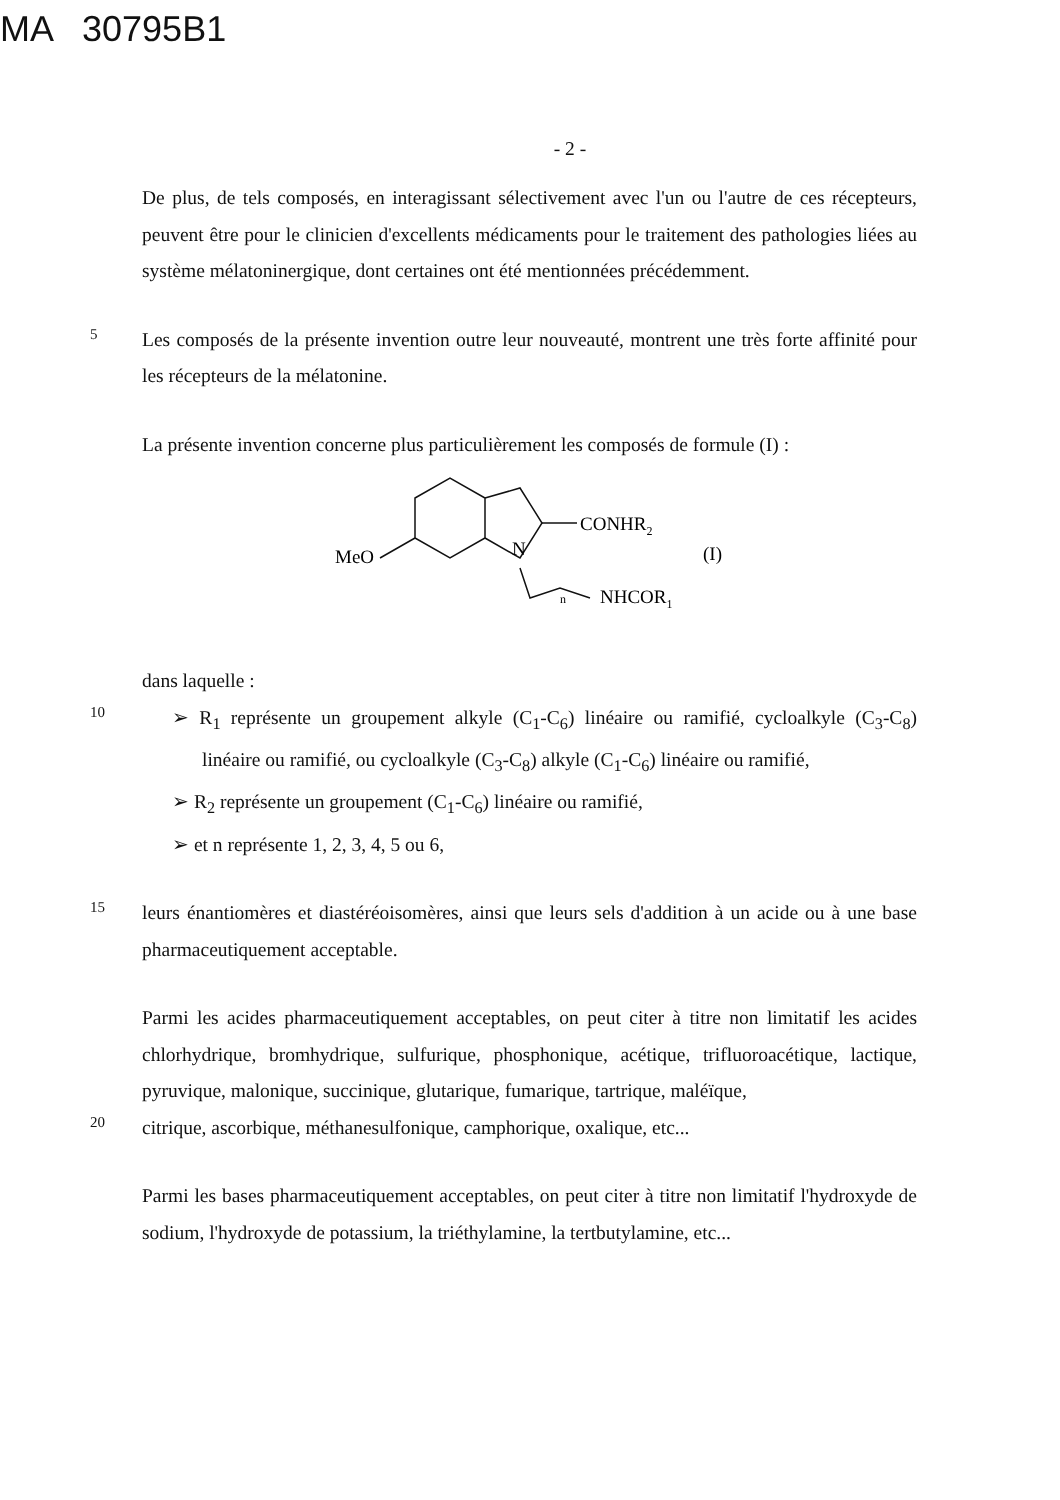MA 30795B1
- 2 -
De plus, de tels composés, en interagissant sélectivement avec l'un ou l'autre de ces récepteurs, peuvent être pour le clinicien d'excellents médicaments pour le traitement des pathologies liées au système mélatoninergique, dont certaines ont été mentionnées précédemment.
5
Les composés de la présente invention outre leur nouveauté, montrent une très forte affinité pour les récepteurs de la mélatonine.
La présente invention concerne plus particulièrement les composés de formule (I) :
CONHR2
MeO
N
n
NHCOR1
(I)
dans laquelle :
10
➢ R<sub>1</sub> représente un groupement alkyle (C<sub>1</sub>-C<sub>6</sub>) linéaire ou ramifié, cycloalkyle (C<sub>3</sub>-C<sub>8</sub>) linéaire ou ramifié, ou cycloalkyle (C<sub>3</sub>-C<sub>8</sub>) alkyle (C<sub>1</sub>-C<sub>6</sub>) linéaire ou ramifié,
➢ R<sub>2</sub> représente un groupement (C<sub>1</sub>-C<sub>6</sub>) linéaire ou ramifié,
➢ et n représente 1, 2, 3, 4, 5 ou 6,
15
leurs énantiomères et diastéréoisomères, ainsi que leurs sels d'addition à un acide ou à une base pharmaceutiquement acceptable.
Parmi les acides pharmaceutiquement acceptables, on peut citer à titre non limitatif les acides chlorhydrique, bromhydrique, sulfurique, phosphonique, acétique, trifluoroacétique, lactique, pyruvique, malonique, succinique, glutarique, fumarique, tartrique, maléïque,
20
citrique, ascorbique, méthanesulfonique, camphorique, oxalique, etc...
Parmi les bases pharmaceutiquement acceptables, on peut citer à titre non limitatif l'hydroxyde de sodium, l'hydroxyde de potassium, la triéthylamine, la tertbutylamine, etc...